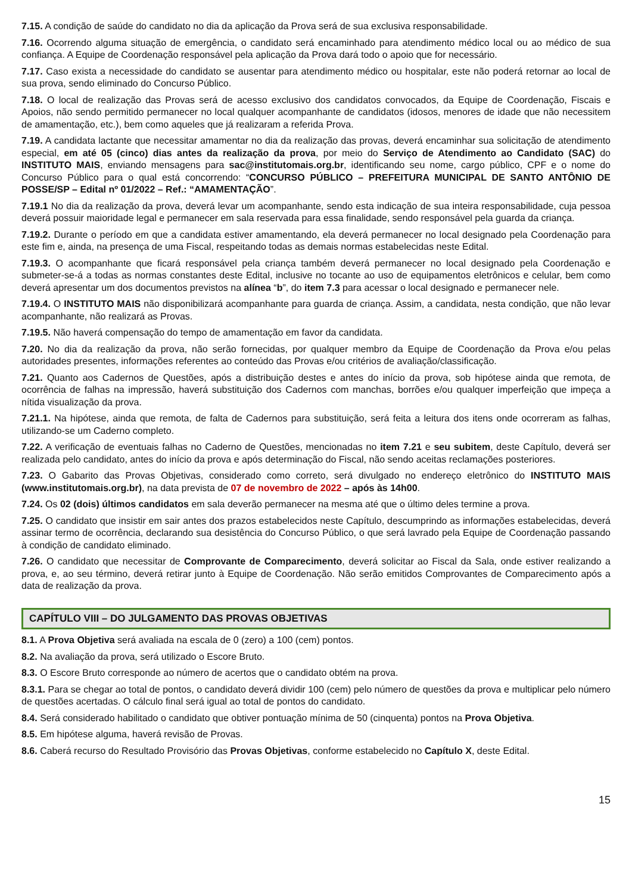7.15. A condição de saúde do candidato no dia da aplicação da Prova será de sua exclusiva responsabilidade.
7.16. Ocorrendo alguma situação de emergência, o candidato será encaminhado para atendimento médico local ou ao médico de sua confiança. A Equipe de Coordenação responsável pela aplicação da Prova dará todo o apoio que for necessário.
7.17. Caso exista a necessidade do candidato se ausentar para atendimento médico ou hospitalar, este não poderá retornar ao local de sua prova, sendo eliminado do Concurso Público.
7.18. O local de realização das Provas será de acesso exclusivo dos candidatos convocados, da Equipe de Coordenação, Fiscais e Apoios, não sendo permitido permanecer no local qualquer acompanhante de candidatos (idosos, menores de idade que não necessitem de amamentação, etc.), bem como aqueles que já realizaram a referida Prova.
7.19. A candidata lactante que necessitar amamentar no dia da realização das provas, deverá encaminhar sua solicitação de atendimento especial, em até 05 (cinco) dias antes da realização da prova, por meio do Serviço de Atendimento ao Candidato (SAC) do INSTITUTO MAIS, enviando mensagens para sac@institutomais.org.br, identificando seu nome, cargo público, CPF e o nome do Concurso Público para o qual está concorrendo: “CONCURSO PÚBLICO – PREFEITURA MUNICIPAL DE SANTO ANTÔNIO DE POSSE/SP – Edital nº 01/2022 – Ref.: “AMAMENTAÇÃO”.
7.19.1 No dia da realização da prova, deverá levar um acompanhante, sendo esta indicação de sua inteira responsabilidade, cuja pessoa deverá possuir maioridade legal e permanecer em sala reservada para essa finalidade, sendo responsável pela guarda da criança.
7.19.2. Durante o período em que a candidata estiver amamentando, ela deverá permanecer no local designado pela Coordenação para este fim e, ainda, na presença de uma Fiscal, respeitando todas as demais normas estabelecidas neste Edital.
7.19.3. O acompanhante que ficará responsável pela criança também deverá permanecer no local designado pela Coordenação e submeter-se-á a todas as normas constantes deste Edital, inclusive no tocante ao uso de equipamentos eletrônicos e celular, bem como deverá apresentar um dos documentos previstos na alínea “b”, do item 7.3 para acessar o local designado e permanecer nele.
7.19.4. O INSTITUTO MAIS não disponibilizará acompanhante para guarda de criança. Assim, a candidata, nesta condição, que não levar acompanhante, não realizará as Provas.
7.19.5. Não haverá compensação do tempo de amamentação em favor da candidata.
7.20. No dia da realização da prova, não serão fornecidas, por qualquer membro da Equipe de Coordenação da Prova e/ou pelas autoridades presentes, informações referentes ao conteúdo das Provas e/ou critérios de avaliação/classificação.
7.21. Quanto aos Cadernos de Questões, após a distribuição destes e antes do início da prova, sob hipótese ainda que remota, de ocorrência de falhas na impressão, haverá substituição dos Cadernos com manchas, borrões e/ou qualquer imperfeição que impeça a nítida visualização da prova.
7.21.1. Na hipótese, ainda que remota, de falta de Cadernos para substituição, será feita a leitura dos itens onde ocorreram as falhas, utilizando-se um Caderno completo.
7.22. A verificação de eventuais falhas no Caderno de Questões, mencionadas no item 7.21 e seu subitem, deste Capítulo, deverá ser realizada pelo candidato, antes do início da prova e após determinação do Fiscal, não sendo aceitas reclamações posteriores.
7.23. O Gabarito das Provas Objetivas, considerado como correto, será divulgado no endereço eletrônico do INSTITUTO MAIS (www.institutomais.org.br), na data prevista de 07 de novembro de 2022 – após às 14h00.
7.24. Os 02 (dois) últimos candidatos em sala deverão permanecer na mesma até que o último deles termine a prova.
7.25. O candidato que insistir em sair antes dos prazos estabelecidos neste Capítulo, descumprindo as informações estabelecidas, deverá assinar termo de ocorrência, declarando sua desistência do Concurso Público, o que será lavrado pela Equipe de Coordenação passando à condição de candidato eliminado.
7.26. O candidato que necessitar de Comprovante de Comparecimento, deverá solicitar ao Fiscal da Sala, onde estiver realizando a prova, e, ao seu término, deverá retirar junto à Equipe de Coordenação. Não serão emitidos Comprovantes de Comparecimento após a data de realização da prova.
CAPÍTULO VIII – DO JULGAMENTO DAS PROVAS OBJETIVAS
8.1. A Prova Objetiva será avaliada na escala de 0 (zero) a 100 (cem) pontos.
8.2. Na avaliação da prova, será utilizado o Escore Bruto.
8.3. O Escore Bruto corresponde ao número de acertos que o candidato obtém na prova.
8.3.1. Para se chegar ao total de pontos, o candidato deverá dividir 100 (cem) pelo número de questões da prova e multiplicar pelo número de questões acertadas. O cálculo final será igual ao total de pontos do candidato.
8.4. Será considerado habilitado o candidato que obtiver pontuação mínima de 50 (cinquenta) pontos na Prova Objetiva.
8.5. Em hipótese alguma, haverá revisão de Provas.
8.6. Caberá recurso do Resultado Provisório das Provas Objetivas, conforme estabelecido no Capítulo X, deste Edital.
15